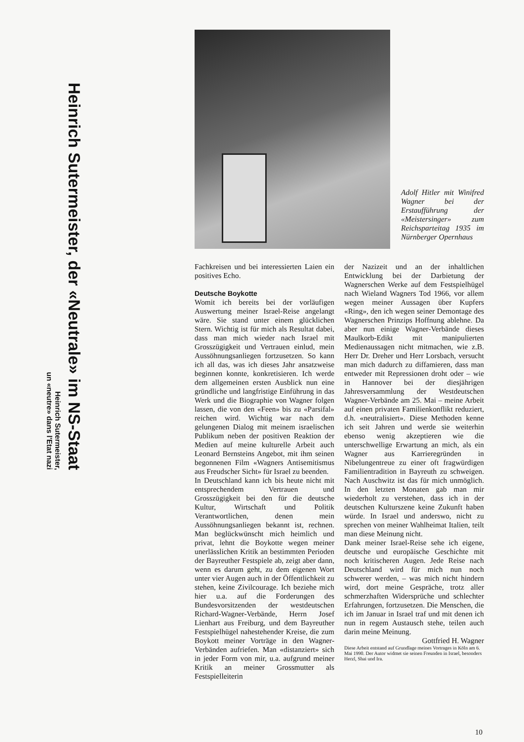Heinrich Sutermeister, der «Neutrale» im NS-Staat
Heinrich Sutermeister,
un «neutre» dans l'Etat nazi
Adolf Hitler mit Winifred Wagner bei der Erstaufführung der «Meistersinger» zum Reichsparteitag 1935 im Nürnberger Opernhaus
Fachkreisen und bei interessierten Laien ein positives Echo.
Deutsche Boykotte
Womit ich bereits bei der vorläufigen Auswertung meiner Israel-Reise angelangt wäre. Sie stand unter einem glücklichen Stern. Wichtig ist für mich als Resultat dabei, dass man mich wieder nach Israel mit Grosszügigkeit und Vertrauen einlud, mein Aussöhnungsanliegen fortzusetzen. So kann ich all das, was ich dieses Jahr ansatzweise beginnen konnte, konkretisieren. Ich werde dem allgemeinen ersten Ausblick nun eine gründliche und langfristige Einführung in das Werk und die Biographie von Wagner folgen lassen, die von den «Feen» bis zu «Parsifal» reichen wird. Wichtig war nach dem gelungenen Dialog mit meinem israelischen Publikum neben der positiven Reaktion der Medien auf meine kulturelle Arbeit auch Leonard Bernsteins Angebot, mit ihm seinen begonnenen Film «Wagners Antisemitismus aus Freudscher Sicht» für Israel zu beenden.
In Deutschland kann ich bis heute nicht mit entsprechendem Vertrauen und Grosszügigkeit bei den für die deutsche Kultur, Wirtschaft und Politik Verantwortlichen, denen mein Aussöhnungsanliegen bekannt ist, rechnen. Man beglückwünscht mich heimlich und privat, lehnt die Boykotte wegen meiner unerlässlichen Kritik an bestimmten Perioden der Bayreuther Festspiele ab, zeigt aber dann, wenn es darum geht, zu dem eigenen Wort unter vier Augen auch in der Öffentlichkeit zu stehen, keine Zivilcourage. Ich beziehe mich hier u.a. auf die Forderungen des Bundesvorsitzenden der westdeutschen Richard-Wagner-Verbände, Herrn Josef Lienhart aus Freiburg, und dem Bayreuther Festspielhügel nahestehender Kreise, die zum Boykott meiner Vorträge in den Wagner-Verbänden aufriefen. Man «distanziert» sich in jeder Form von mir, u.a. aufgrund meiner Kritik an meiner Grossmutter als Festspielleiterin
der Nazizeit und an der inhaltlichen Entwicklung bei der Darbietung der Wagnerschen Werke auf dem Festspielhügel nach Wieland Wagners Tod 1966, vor allem wegen meiner Aussagen über Kupfers «Ring», den ich wegen seiner Demontage des Wagnerschen Prinzips Hoffnung ablehne. Da aber nun einige Wagner-Verbände dieses Maulkorb-Edikt mit manipulierten Medienaussagen nicht mitmachen, wie z.B. Herr Dr. Dreher und Herr Lorsbach, versucht man mich dadurch zu diffamieren, dass man entweder mit Repressionen droht oder – wie in Hannover bei der diesjährigen Jahresversammlung der Westdeutschen Wagner-Verbände am 25. Mai – meine Arbeit auf einen privaten Familienkonflikt reduziert, d.h. «neutralisiert». Diese Methoden kenne ich seit Jahren und werde sie weiterhin ebenso wenig akzeptieren wie die unterschwellige Erwartung an mich, als ein Wagner aus Karrieregründen in Nibelungentreue zu einer oft fragwürdigen Familientradition in Bayreuth zu schweigen. Nach Auschwitz ist das für mich unmöglich. In den letzten Monaten gab man mir wiederholt zu verstehen, dass ich in der deutschen Kulturszene keine Zukunft haben würde. In Israel und anderswo, nicht zu sprechen von meiner Wahlheimat Italien, teilt man diese Meinung nicht.
Dank meiner Israel-Reise sehe ich eigene, deutsche und europäische Geschichte mit noch kritischeren Augen. Jede Reise nach Deutschland wird für mich nun noch schwerer werden, – was mich nicht hindern wird, dort meine Gespräche, trotz aller schmerzhaften Widersprüche und schlechter Erfahrungen, fortzusetzen. Die Menschen, die ich im Januar in Israel traf und mit denen ich nun in regem Austausch stehe, teilen auch darin meine Meinung.
Gottfried H. Wagner
Diese Arbeit entstand auf Grundlage meines Vortrages in Köln am 6. Mai 1990. Der Autor widmet sie seinen Freunden in Israel, besonders Herzl, Shai und Ira.
10